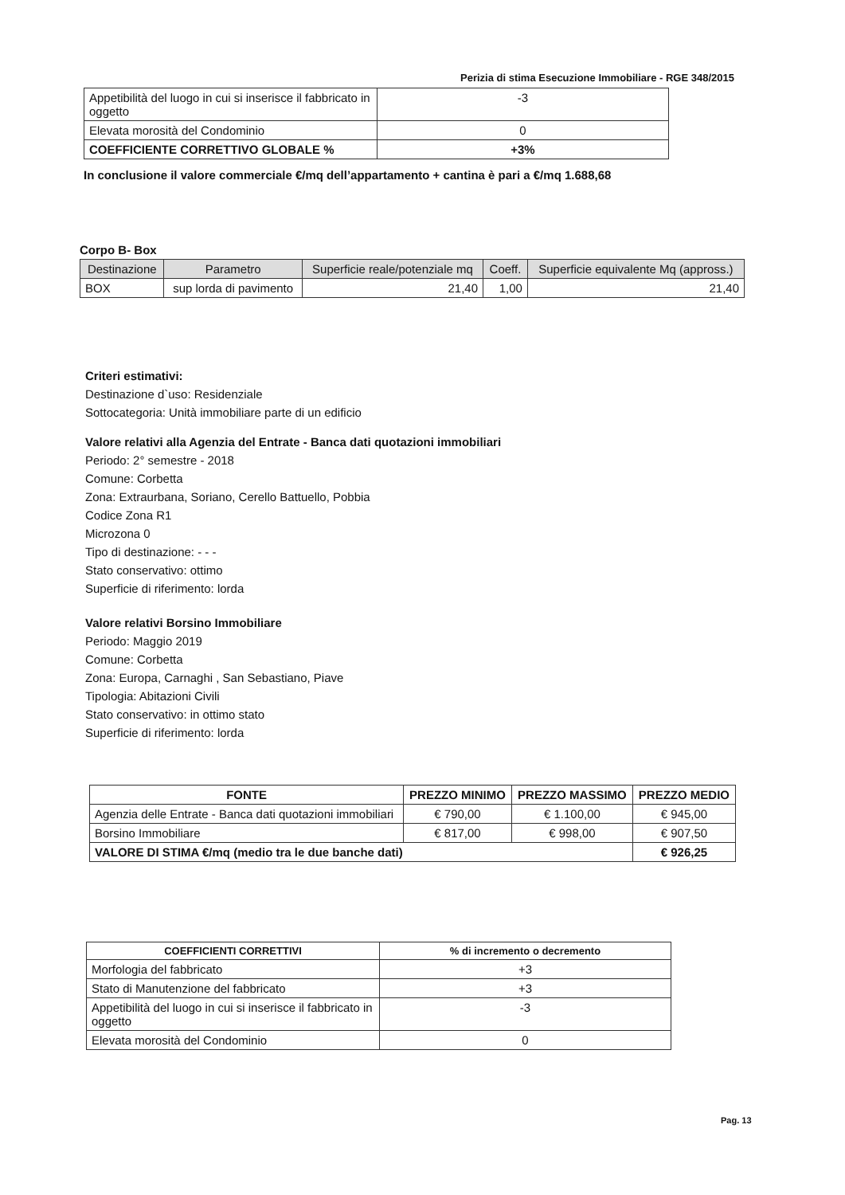Perizia di stima Esecuzione Immobiliare - RGE 348/2015
| Appetibilità del luogo in cui si inserisce il fabbricato in oggetto | -3 |
| Elevata morosità del Condominio | 0 |
| COEFFICIENTE CORRETTIVO GLOBALE % | +3% |
In conclusione il valore commerciale €/mq dell’appartamento + cantina è pari a €/mq 1.688,68
Corpo B- Box
| Destinazione | Parametro | Superficie reale/potenziale mq | Coeff. | Superficie equivalente Mq (appross.) |
| --- | --- | --- | --- | --- |
| BOX | sup lorda di pavimento | 21,40 | 1,00 | 21,40 |
Criteri estimativi:
Destinazione d`uso: Residenziale
Sottocategoria: Unità immobiliare parte di un edificio
Valore relativi alla Agenzia del Entrate - Banca dati quotazioni immobiliari
Periodo: 2° semestre - 2018
Comune: Corbetta
Zona: Extraurbana, Soriano, Cerello Battuello, Pobbia
Codice Zona R1
Microzona 0
Tipo di destinazione: - - -
Stato conservativo: ottimo
Superficie di riferimento: lorda
Valore relativi Borsino Immobiliare
Periodo: Maggio 2019
Comune: Corbetta
Zona: Europa, Carnaghi , San Sebastiano, Piave
Tipologia: Abitazioni Civili
Stato conservativo: in ottimo stato
Superficie di riferimento: lorda
| FONTE | PREZZO MINIMO | PREZZO MASSIMO | PREZZO MEDIO |
| --- | --- | --- | --- |
| Agenzia delle Entrate - Banca dati quotazioni immobiliari | € 790,00 | € 1.100,00 | € 945,00 |
| Borsino Immobiliare | € 817,00 | € 998,00 | € 907,50 |
| VALORE DI STIMA €/mq (medio tra le due banche dati) | | | € 926,25 |
| COEFFICIENTI CORRETTIVI | % di incremento o decremento |
| --- | --- |
| Morfologia del fabbricato | +3 |
| Stato di Manutenzione del fabbricato | +3 |
| Appetibilità del luogo in cui si inserisce il fabbricato in oggetto | -3 |
| Elevata morosità del Condominio | 0 |
Pag. 13